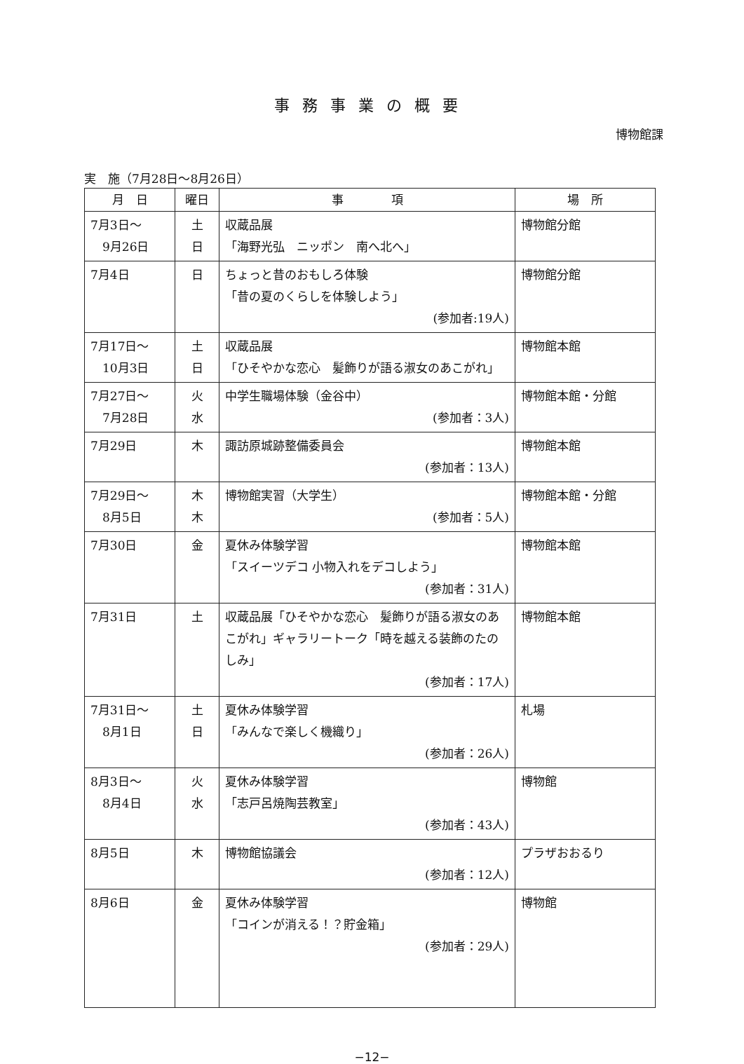事務事業の概要
博物館課
実　施（7月28日～8月26日）
| 月 日 | 曜日 | 事 項 | 場 所 |
| --- | --- | --- | --- |
| 7月3日～ 9月26日 | 土 日 | 収蔵品展 「海野光弘 ニッポン 南へ北へ」 | 博物館分館 |
| 7月4日 | 日 | ちょっと昔のおもしろ体験 「昔の夏のくらしを体験しよう」 (参加者:19人) | 博物館分館 |
| 7月17日～ 10月3日 | 土 日 | 収蔵品展 「ひそやかな恋心 髪飾りが語る淑女のあこがれ」 | 博物館本館 |
| 7月27日～ 7月28日 | 火 水 | 中学生職場体験（金谷中） (参加者：3人) | 博物館本館・分館 |
| 7月29日 | 木 | 諏訪原城跡整備委員会 (参加者：13人) | 博物館本館 |
| 7月29日～ 8月5日 | 木 木 | 博物館実習（大学生） (参加者：5人) | 博物館本館・分館 |
| 7月30日 | 金 | 夏休み体験学習 「スイーツデコ 小物入れをデコしよう」 (参加者：31人) | 博物館本館 |
| 7月31日 | 土 | 収蔵品展「ひそやかな恋心 髪飾りが語る淑女のあこがれ」ギャラリートーク「時を越える装飾のたのしみ」 (参加者：17人) | 博物館本館 |
| 7月31日～ 8月1日 | 土 日 | 夏休み体験学習 「みんなで楽しく機織り」 (参加者：26人) | 札場 |
| 8月3日～ 8月4日 | 火 水 | 夏休み体験学習 「志戸呂焼陶芸教室」 (参加者：43人) | 博物館 |
| 8月5日 | 木 | 博物館協議会 (参加者：12人) | プラザおおるり |
| 8月6日 | 金 | 夏休み体験学習 「コインが消える！？貯金箱」 (参加者：29人) | 博物館 |
−12−